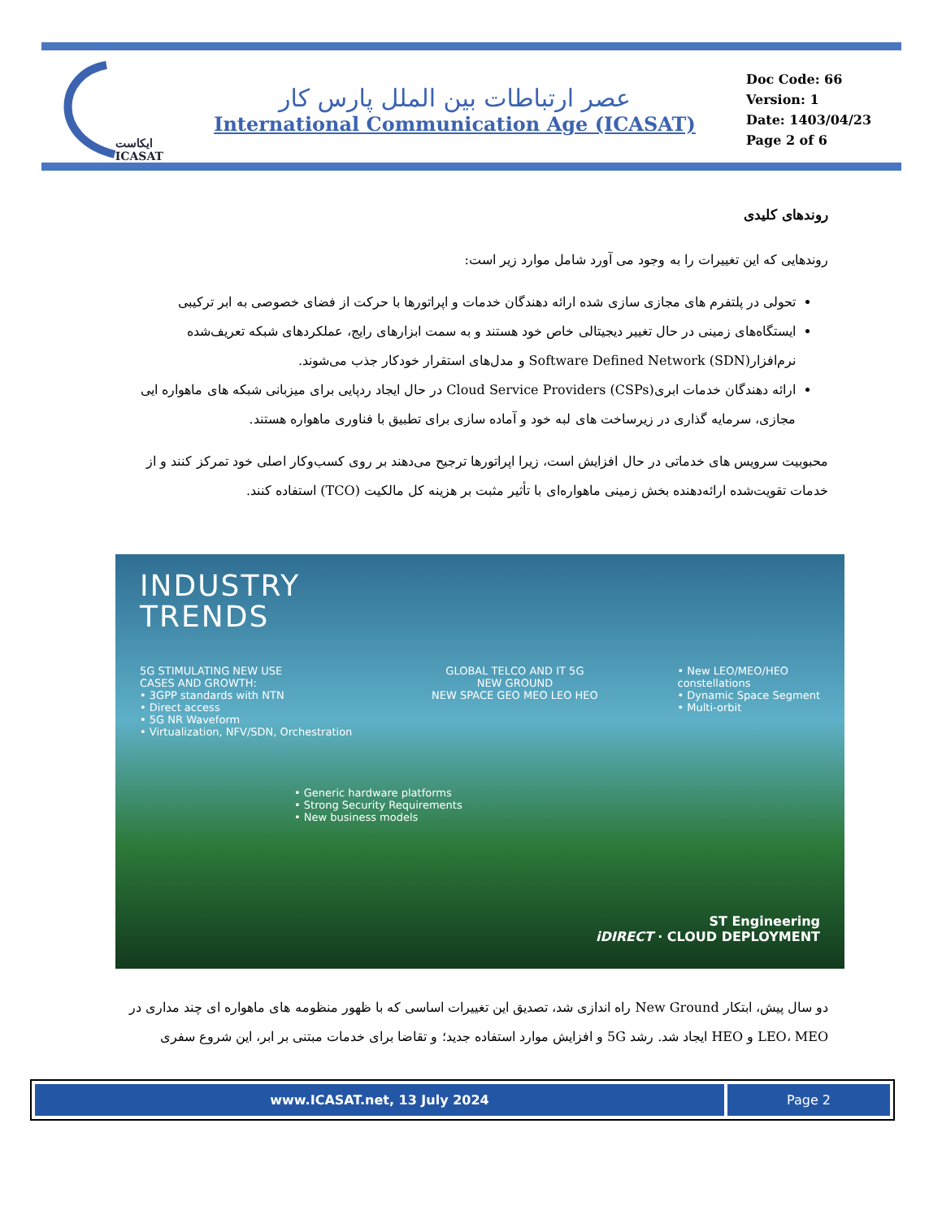ایکاست
ICASAT
عصر ارتباطات بین الملل پارس کار
International Communication Age (ICASAT)
Doc Code: 66
Version: 1
Date: 1403/04/23
Page 2 of 6
روندهای کلیدی
روندهایی که این تغییرات را به وجود می آورد شامل موارد زیر است:
تحولی در پلتفرم های مجازی سازی شده ارائه دهندگان خدمات و اپراتورها با حرکت از فضای خصوصی به ابر ترکیبی
ایستگاه‌های زمینی در حال تغییر دیجیتالی خاص خود هستند و به سمت ابزارهای رایج، عملکردهای شبکه تعریف‌شده نرم‌افزار(SDN) Software Defined Network و مدل‌های استقرار خودکار جذب می‌شوند.
ارائه دهندگان خدمات ابری(CSPs) Cloud Service Providers در حال ایجاد ردپایی برای میزبانی شبکه های ماهواره ایی مجازی، سرمایه گذاری در زیرساخت های لبه خود و آماده سازی برای تطبیق با فناوری ماهواره هستند.
محبوبیت سرویس های خدماتی در حال افزایش است، زیرا اپراتورها ترجیح می‌دهند بر روی کسب‌وکار اصلی خود تمرکز کنند و از خدمات تقویت‌شده ارائه‌دهنده بخش زمینی ماهواره‌ای با تأثیر مثبت بر هزینه کل مالکیت (TCO) استفاده کنند.
INDUSTRY
TRENDS
5G STIMULATING NEW USE
CASES AND GROWTH:
• 3GPP standards with NTN
• Direct access
• 5G NR Waveform
• Virtualization, NFV/SDN, Orchestration
GLOBAL TELCO AND IT 5G
NEW GROUND
NEW SPACE GEO MEO LEO HEO
• New LEO/MEO/HEO
constellations
• Dynamic Space Segment
• Multi-orbit
• Generic hardware platforms
• Strong Security Requirements
• New business models
ST Engineering
iDIRECT · CLOUD DEPLOYMENT
دو سال پیش، ابتکار New Ground راه اندازی شد، تصدیق این تغییرات اساسی که با ظهور منظومه های ماهواره ای چند مداری در LEO، MEO و HEO ایجاد شد. رشد 5G و افزایش موارد استفاده جدید؛ و تقاضا برای خدمات مبتنی بر ابر، این شروع سفری
www.ICASAT.net, 13 July 2024 Page 2